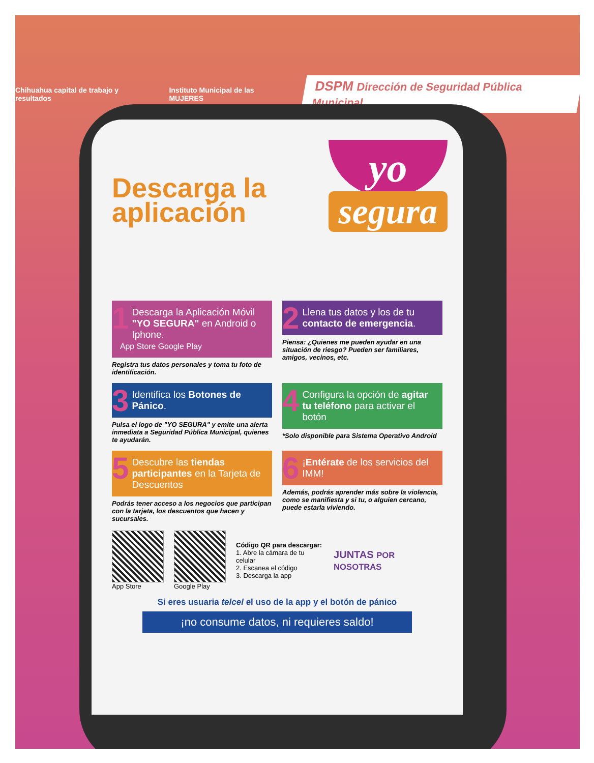Chihuahua capital de trabajo y resultados Instituto Municipal de las MUJERES DSPM Dirección de Seguridad Pública Municipal
Descarga la aplicación
yo
segura
1
Descarga la Aplicación Móvil "YO SEGURA" en Android o Iphone.
App Store Google Play
Registra tus datos personales y toma tu foto de identificación.
2
Llena tus datos y los de tu contacto de emergencia.
Piensa: ¿Quienes me pueden ayudar en una situación de riesgo? Pueden ser familiares, amigos, vecinos, etc.
3
Identifica los Botones de Pánico.
Pulsa el logo de "YO SEGURA" y emite una alerta inmediata a Seguridad Pública Municipal, quienes te ayudarán.
4
Configura la opción de agitar tu teléfono para activar el botón
*Solo disponible para Sistema Operativo Android
5
Descubre las tiendas participantes en la Tarjeta de Descuentos
Podrás tener acceso a los negocios que participan con la tarjeta, los descuentos que hacen y sucursales.
6
¡Entérate de los servicios del IMM!
Además, podrás aprender más sobre la violencia, como se manifiesta y si tu, o alguien cercano, puede estarla viviendo.
App Store Google Play
Código QR para descargar:
1. Abre la cámara de tu celular
2. Escanea el código
3. Descarga la app
JUNTAS POR NOSOTRAS
Si eres usuaria telcel el uso de la app y el botón de pánico
¡no consume datos, ni requieres saldo!